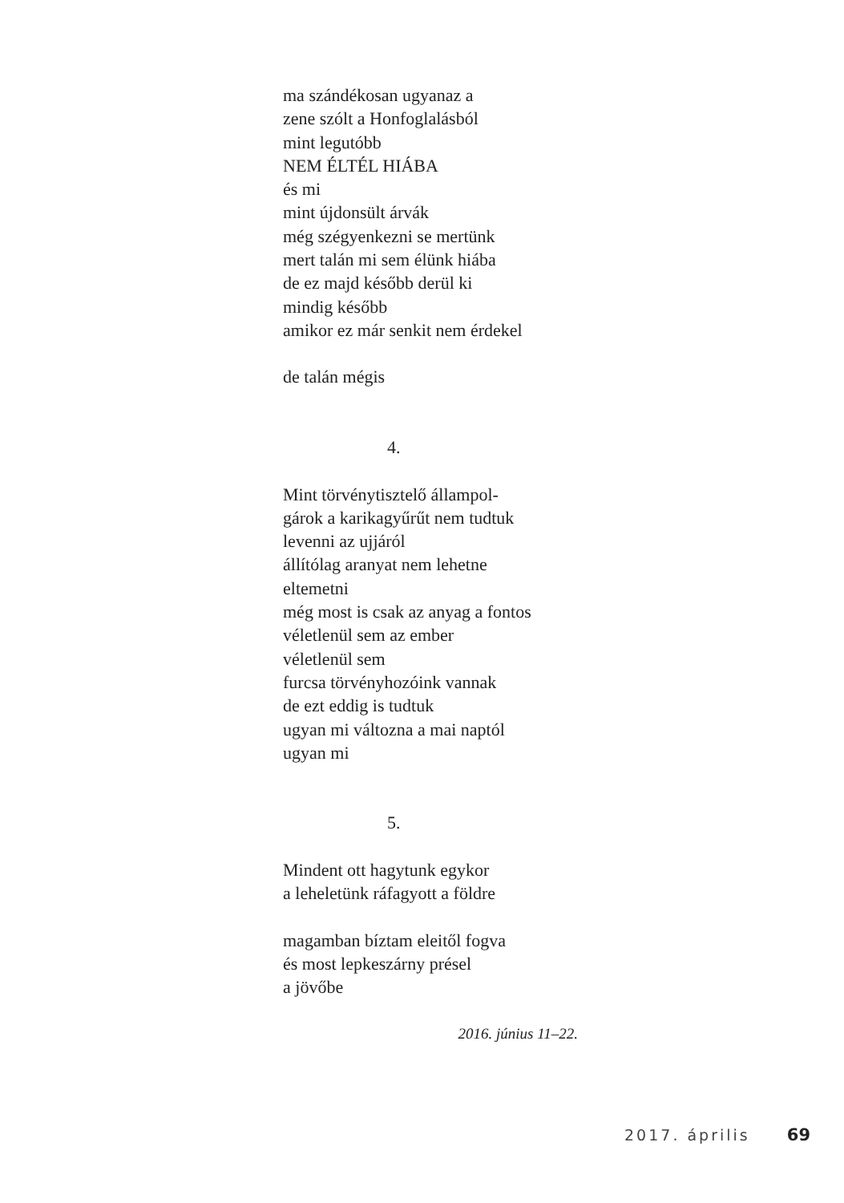ma szándékosan ugyanaz a
zene szólt a Honfoglalásból
mint legutóbb
NEM ÉLTÉL HIÁBA
és mi
mint újdonsült árvák
még szégyenkezni se mertünk
mert talán mi sem élünk hiába
de ez majd később derül ki
mindig később
amikor ez már senkit nem érdekel
de talán mégis
4.
Mint törvénytisztelő állampol-
gárok a karikagyűrűt nem tudtuk
levenni az ujjáról
állítólag aranyat nem lehetne
eltemetni
még most is csak az anyag a fontos
véletlenül sem az ember
véletlenül sem
furcsa törvényhozóink vannak
de ezt eddig is tudtuk
ugyan mi változna a mai naptól
ugyan mi
5.
Mindent ott hagytunk egykor
a leheletünk ráfagyott a földre
magamban bíztam eleitől fogva
és most lepkeszárny présel
a jövőbe
2016. június 11–22.
2017. április 69